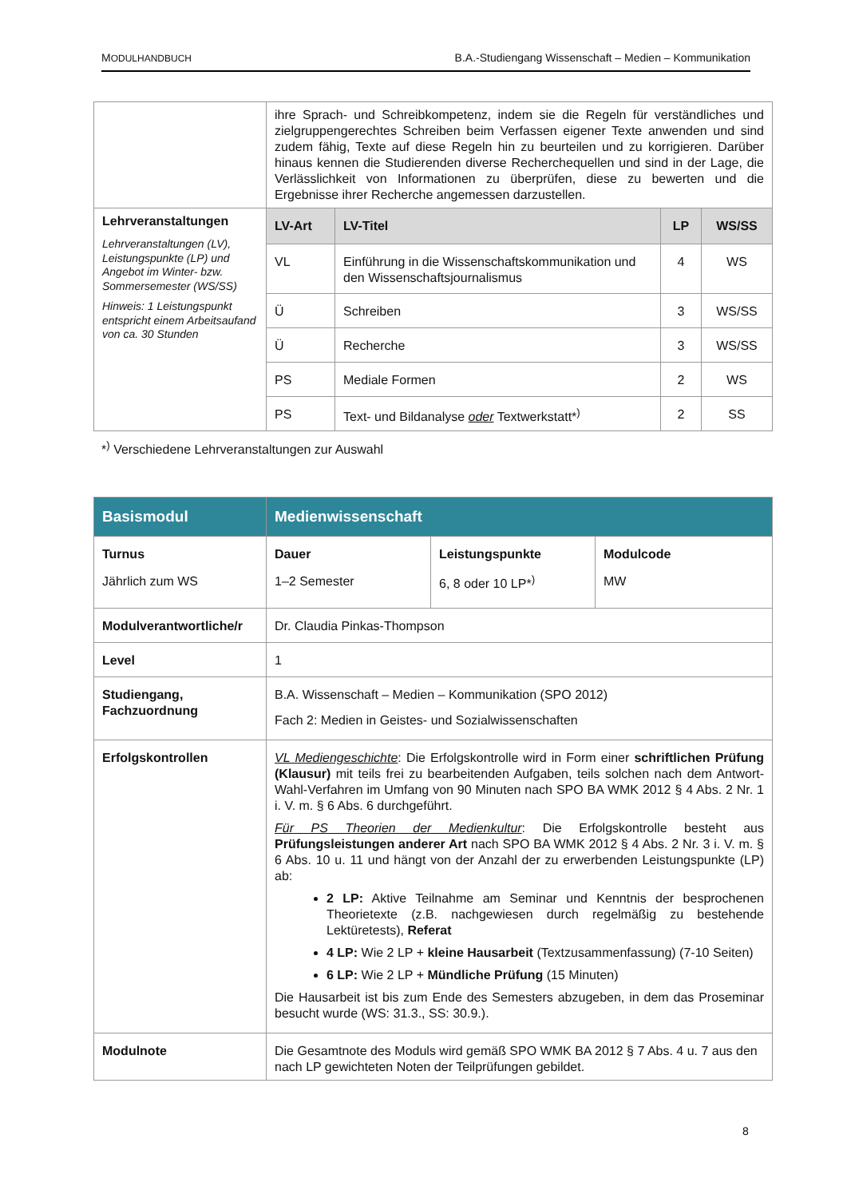MODULHANDBUCH B.A.-Studiengang Wissenschaft – Medien – Kommunikation
| | ihre Sprach- und Schreibkompetenz, indem sie die Regeln für verständliches und zielgruppengerechtes Schreiben beim Verfassen eigener Texte anwenden und sind zudem fähig, Texte auf diese Regeln hin zu beurteilen und zu korrigieren. Darüber hinaus kennen die Studierenden diverse Recherchequellen und sind in der Lage, die Verlässlichkeit von Informationen zu überprüfen, diese zu bewerten und die Ergebnisse ihrer Recherche angemessen darzustellen. | | | |
| Lehrveranstaltungen Lehrveranstaltungen (LV), Leistungspunkte (LP) und Angebot im Winter- bzw. Sommersemester (WS/SS) Hinweis: 1 Leistungspunkt entspricht einem Arbeitsaufand von ca. 30 Stunden | LV-Art | LV-Titel | LP | WS/SS |
| | VL | Einführung in die Wissenschaftskommunikation und den Wissenschaftsjournalismus | 4 | WS |
| | Ü | Schreiben | 3 | WS/SS |
| | Ü | Recherche | 3 | WS/SS |
| | PS | Mediale Formen | 2 | WS |
| | PS | Text- und Bildanalyse oder Textwerkstatt*<sup>)</sup> | 2 | SS |
*<sup>)</sup> Verschiedene Lehrveranstaltungen zur Auswahl
| Basismodul | Medienwissenschaft | | |
| Turnus Jährlich zum WS | Dauer 1–2 Semester | Leistungspunkte 6, 8 oder 10 LP*<sup>)</sup> | Modulcode MW |
| Modulverantwortliche/r | Dr. Claudia Pinkas-Thompson | | |
| Level | 1 | | |
| Studiengang, Fachzuordnung | B.A. Wissenschaft – Medien – Kommunikation (SPO 2012) Fach 2: Medien in Geistes- und Sozialwissenschaften | | |
| Erfolgskontrollen | VL Mediengeschichte : Die Erfolgskontrolle wird in Form einer schriftlichen Prüfung (Klausur) mit teils frei zu bearbeitenden Aufgaben, teils solchen nach dem Antwort-Wahl-Verfahren im Umfang von 90 Minuten nach SPO BA WMK 2012 § 4 Abs. 2 Nr. 1 i. V. m. § 6 Abs. 6 durchgeführt. Für PS Theorien der Medienkultur : Die Erfolgskontrolle besteht aus Prüfungsleistungen anderer Art nach SPO BA WMK 2012 § 4 Abs. 2 Nr. 3 i. V. m. § 6 Abs. 10 u. 11 und hängt von der Anzahl der zu erwerbenden Leistungspunkte (LP) ab: 2 LP: Aktive Teilnahme am Seminar und Kenntnis der besprochenen Theorietexte (z.B. nachgewiesen durch regelmäßig zu bestehende Lektüretests), Referat 4 LP: Wie 2 LP + kleine Hausarbeit (Textzusammenfassung) (7-10 Seiten) 6 LP: Wie 2 LP + Mündliche Prüfung (15 Minuten) Die Hausarbeit ist bis zum Ende des Semesters abzugeben, in dem das Proseminar besucht wurde (WS: 31.3., SS: 30.9.). | | |
| Modulnote | Die Gesamtnote des Moduls wird gemäß SPO WMK BA 2012 § 7 Abs. 4 u. 7 aus den nach LP gewichteten Noten der Teilprüfungen gebildet. | | |
8